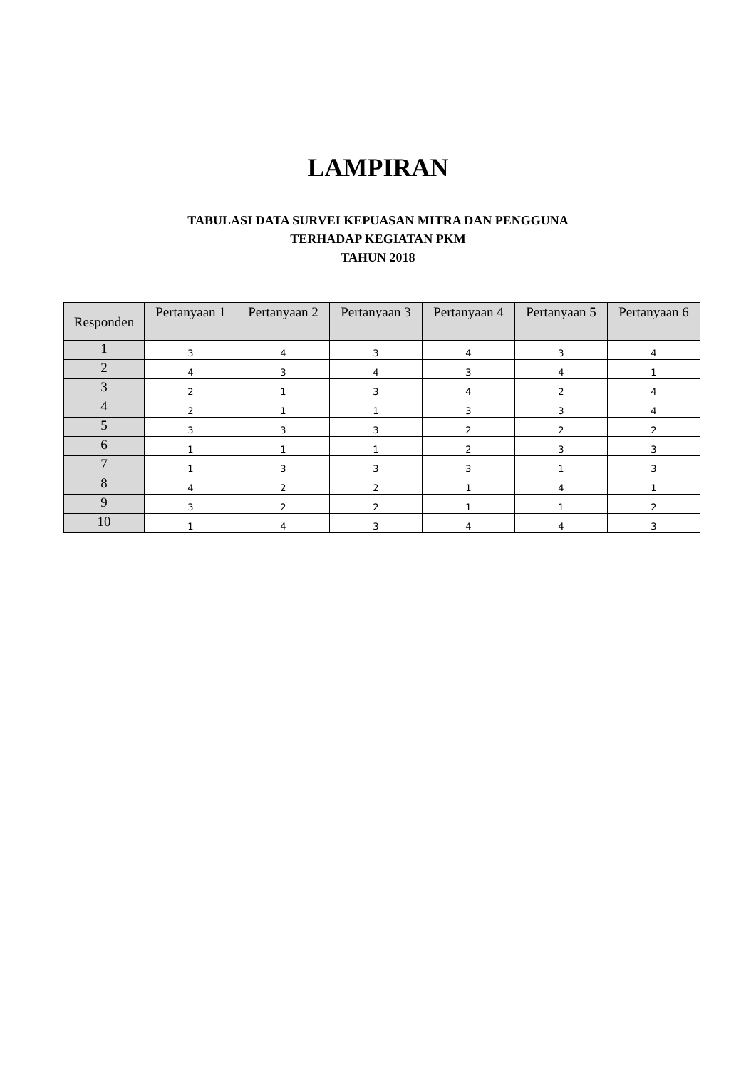LAMPIRAN
TABULASI DATA SURVEI KEPUASAN MITRA DAN PENGGUNA
TERHADAP KEGIATAN PKM
TAHUN 2018
| Responden | Pertanyaan 1 | Pertanyaan 2 | Pertanyaan 3 | Pertanyaan 4 | Pertanyaan 5 | Pertanyaan 6 |
| --- | --- | --- | --- | --- | --- | --- |
| 1 | 3 | 4 | 3 | 4 | 3 | 4 |
| 2 | 4 | 3 | 4 | 3 | 4 | 1 |
| 3 | 2 | 1 | 3 | 4 | 2 | 4 |
| 4 | 2 | 1 | 1 | 3 | 3 | 4 |
| 5 | 3 | 3 | 3 | 2 | 2 | 2 |
| 6 | 1 | 1 | 1 | 2 | 3 | 3 |
| 7 | 1 | 3 | 3 | 3 | 1 | 3 |
| 8 | 4 | 2 | 2 | 1 | 4 | 1 |
| 9 | 3 | 2 | 2 | 1 | 1 | 2 |
| 10 | 1 | 4 | 3 | 4 | 4 | 3 |